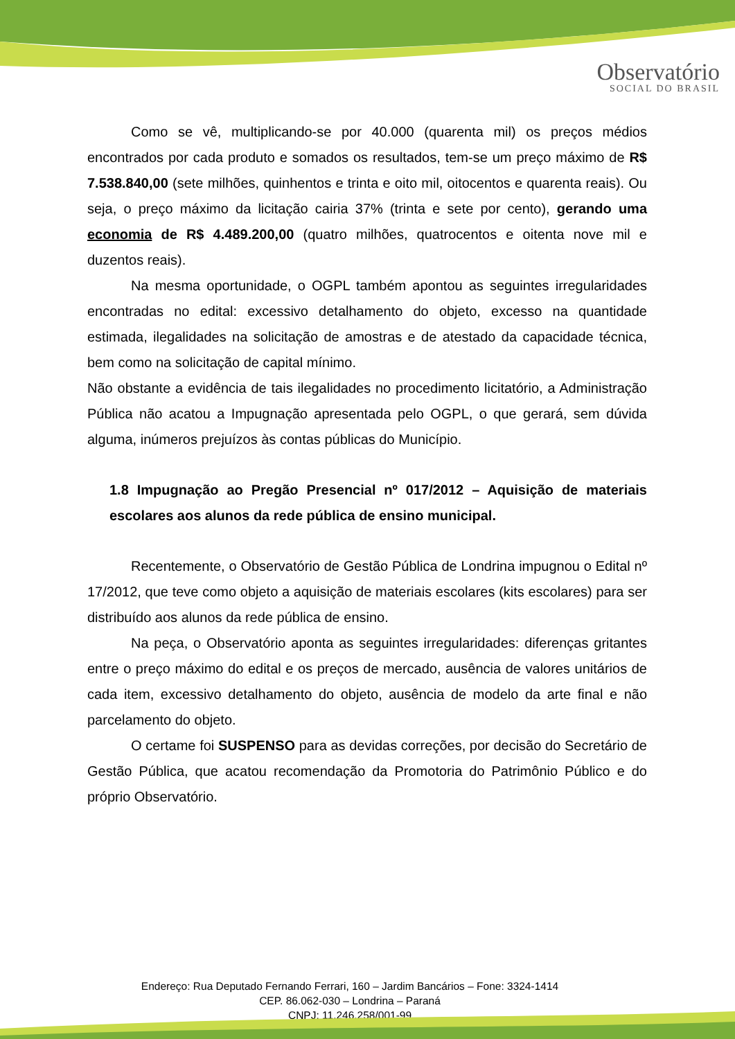Observatório
SOCIAL DO BRASIL
Como se vê, multiplicando-se por 40.000 (quarenta mil) os preços médios encontrados por cada produto e somados os resultados, tem-se um preço máximo de R$ 7.538.840,00 (sete milhões, quinhentos e trinta e oito mil, oitocentos e quarenta reais). Ou seja, o preço máximo da licitação cairia 37% (trinta e sete por cento), gerando uma economia de R$ 4.489.200,00 (quatro milhões, quatrocentos e oitenta nove mil e duzentos reais).
Na mesma oportunidade, o OGPL também apontou as seguintes irregularidades encontradas no edital: excessivo detalhamento do objeto, excesso na quantidade estimada, ilegalidades na solicitação de amostras e de atestado da capacidade técnica, bem como na solicitação de capital mínimo.
Não obstante a evidência de tais ilegalidades no procedimento licitatório, a Administração Pública não acatou a Impugnação apresentada pelo OGPL, o que gerará, sem dúvida alguma, inúmeros prejuízos às contas públicas do Município.
1.8 Impugnação ao Pregão Presencial nº 017/2012 – Aquisição de materiais escolares aos alunos da rede pública de ensino municipal.
Recentemente, o Observatório de Gestão Pública de Londrina impugnou o Edital nº 17/2012, que teve como objeto a aquisição de materiais escolares (kits escolares) para ser distribuído aos alunos da rede pública de ensino.
Na peça, o Observatório aponta as seguintes irregularidades: diferenças gritantes entre o preço máximo do edital e os preços de mercado, ausência de valores unitários de cada item, excessivo detalhamento do objeto, ausência de modelo da arte final e não parcelamento do objeto.
O certame foi SUSPENSO para as devidas correções, por decisão do Secretário de Gestão Pública, que acatou recomendação da Promotoria do Patrimônio Público e do próprio Observatório.
Endereço: Rua Deputado Fernando Ferrari, 160 – Jardim Bancários – Fone: 3324-1414
CEP. 86.062-030 – Londrina – Paraná
CNPJ: 11.246.258/001-99